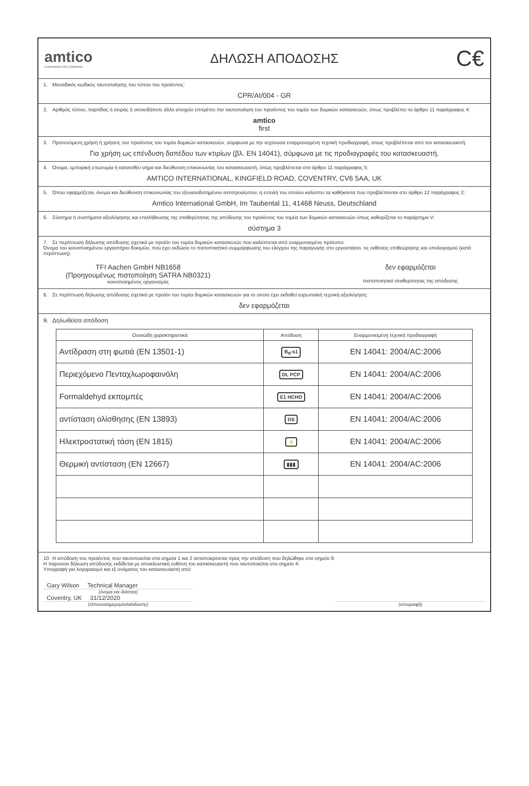amtico
A MANNINGTON COMPANY
ΔΗΛΩΣΗ ΑΠΟΔΟΣΗΣ
C€
1. Μοναδικός κωδικός ταυτοποίησης του τύπου του προϊόντος:
CPR/AI/004 - GR
2. Αριθμός τύπου, παρτίδας ή σειράς ή οποιοδήποτε άλλο στοιχείο επιτρέπει την ταυτοποίηση του προϊόντος του τομέα των δομικών κατασκευών, όπως προβλέπει το άρθρο 11 παράγραφος 4:
amtico
first
3. Προτεινόμενη χρήση ή χρήσεις του προϊόντος του τομέα δομικών κατασκευών, σύμφωνα με την ισχύουσα εναρμονισμένη τεχνική προδιαγραφή, όπως προβλέπεται από τον κατασκευαστή:
Για χρήση ως επένδυση δαπέδου των κτιρίων (βλ. EN 14041), σύμφωνα με τις προδιαγραφές του κατασκευαστή.
4. Όνομα, εμπορική επωνυμία ή κατατεθέν σήμα και διεύθυνση επικοινωνίας του κατασκευαστή, όπως προβλέπεται στο άρθρο 11 παράγραφος 5:
AMTICO INTERNATIONAL, KINGFIELD ROAD, COVENTRY, CV6 5AA, UK
5. Όπου εφαρμόζεται, όνομα και διεύθυνση επικοινωνίας του εξουσιοδοτημένου αντιπροσώπου, η εντολή του οποίου καλύπτει τα καθήκοντα που προβλέπονται στο άρθρο 12 παράγραφος 2:
Amtico International GmbH, Im Taubental 11, 41468 Neuss, Deutschland
6. Σύστημα ή συστήματα αξιολόγησης και επαλήθευσης της σταθερότητας της απόδοσης του προϊόντος του τομέα των δομικών κατασκευών όπως καθορίζεται το παράρτημα V:
σύστημα 3
7. Σε περίπτωση δήλωσης απόδοσης σχετικά με προϊόν του τομέα δομικών κατασκευών που καλύπτεται από εναρμονισμένο πρότυπο:
Όνομα του κοινοποιημένου εργαστήριο δοκιμών, που έχει εκδώσει το πιστοποιητικό συμμόρφωσης του ελέγχου της παραγωγής στο εργοστάσιο, τις εκθέσεις επιθεώρησης και υπολογισμού (κατά περίπτωση).
TFI Aachen GmbH NB1658
(Προηγουμένως πιστοποίηση SATRA NB0321)
κοινοποιημένος οργανισμός
δεν εφαρμόζεται
πιστοποιητικό σταθερότητας της απόδοσης
8. Σε περίπτωση δήλωσης απόδοσης σχετικά με προϊόν του τομέα δομικών κατασκευών για το οποίο έχει εκδοθεί ευρωπαϊκή τεχνική αξιολόγηση:
δεν εφαρμόζεται
9. Δηλωθείσα απόδοση
| Ουσιώδη χαρακτηριστικά | Απόδοση | Εναρμονισμένη τεχνική προδιαγραφή |
| --- | --- | --- |
| Αντίδραση στη φωτιά (EN 13501-1) | B<sub>fl</sub>-s1 | EN 14041: 2004/AC:2006 |
| Περιεχόμενο Πενταχλωροφαινόλη | DL PCP | EN 14041: 2004/AC:2006 |
| Formaldehyd εκπομπές | E1 HCHO | EN 14041: 2004/AC:2006 |
| αντίσταση ολίσθησης (EN 13893) | DS | EN 14041: 2004/AC:2006 |
| Ηλεκτροστατική τάση (EN 1815) | ⚡ | EN 14041: 2004/AC:2006 |
| Θερμική αντίσταση (EN 12667) | ▮▮▮ | EN 14041: 2004/AC:2006 |
10. Η απόδοση του προϊόντος που ταυτοποιείται στα σημεία 1 και 2 ανταποκρίνεται προς την απόδοση που δηλώθηκε στο σημείο 9.
Η παρούσα δήλωση απόδοσης εκδίδεται με αποκλειστική ευθύνη του κατασκευαστή που ταυτοποιείται στο σημείο 4:
Υπογραφή για λογαριασμό και εξ ονόματος του κατασκευαστή από:
Gary Wilson Technical Manager
(όνομα και ιδιότητα)
Coventry, UK 31/12/2020
(τόποςκαιημερομηνίαέκδοσης)
(υπογραφή)